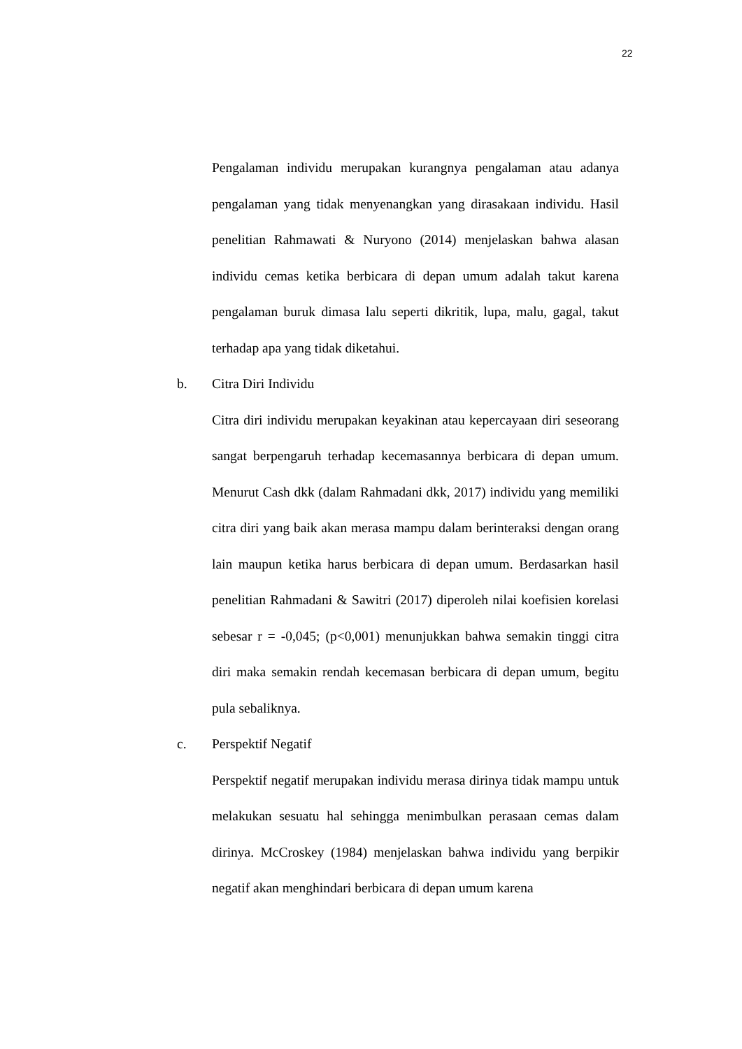22
Pengalaman individu merupakan kurangnya pengalaman atau adanya pengalaman yang tidak menyenangkan yang dirasakaan individu. Hasil penelitian Rahmawati & Nuryono (2014) menjelaskan bahwa alasan individu cemas ketika berbicara di depan umum adalah takut karena pengalaman buruk dimasa lalu seperti dikritik, lupa, malu, gagal, takut terhadap apa yang tidak diketahui.
b. Citra Diri Individu
Citra diri individu merupakan keyakinan atau kepercayaan diri seseorang sangat berpengaruh terhadap kecemasannya berbicara di depan umum. Menurut Cash dkk (dalam Rahmadani dkk, 2017) individu yang memiliki citra diri yang baik akan merasa mampu dalam berinteraksi dengan orang lain maupun ketika harus berbicara di depan umum. Berdasarkan hasil penelitian Rahmadani & Sawitri (2017) diperoleh nilai koefisien korelasi sebesar r = -0,045; (p<0,001) menunjukkan bahwa semakin tinggi citra diri maka semakin rendah kecemasan berbicara di depan umum, begitu pula sebaliknya.
c. Perspektif Negatif
Perspektif negatif merupakan individu merasa dirinya tidak mampu untuk melakukan sesuatu hal sehingga menimbulkan perasaan cemas dalam dirinya. McCroskey (1984) menjelaskan bahwa individu yang berpikir negatif akan menghindari berbicara di depan umum karena